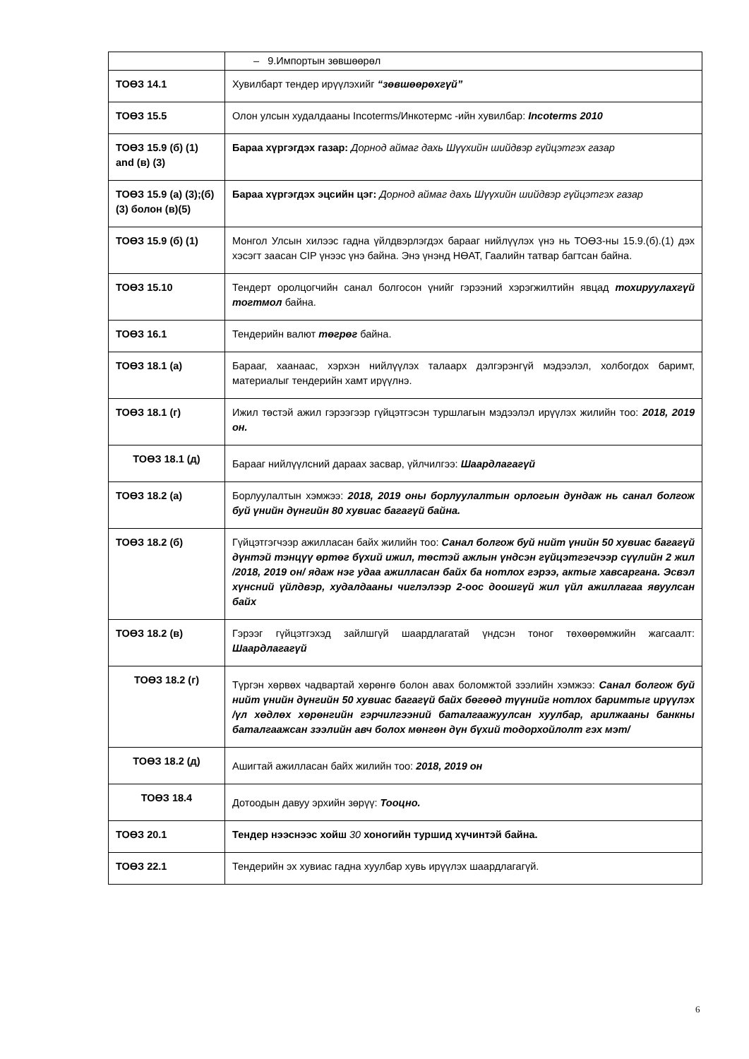| | – 9.Импортын зөвшөөрөл |
| ТОӨЗ 14.1 | Хувилбарт тендер ирүүлэхийг “зөвшөөрөхгүй” |
| ТОӨЗ 15.5 | Олон улсын худалдааны Incoterms/Инкотермс -ийн хувилбар: Incoterms 2010 |
| ТОӨЗ 15.9 (б) (1) and (в) (3) | Бараа хүргэгдэх газар: Дорнод аймаг дахь Шүүхийн шийдвэр гүйцэтгэх газар |
| ТОӨЗ 15.9 (а) (3);(б)(3) болон (в)(5) | Бараа хүргэгдэх эцсийн цэг: Дорнод аймаг дахь Шүүхийн шийдвэр гүйцэтгэх газар |
| ТОӨЗ 15.9 (б) (1) | Монгол Улсын хилээс гадна үйлдвэрлэгдэх барааг нийлүүлэх үнэ нь ТОӨЗ-ны 15.9.(б).(1) дэх хэсэгт заасан CIP үнээс үнэ байна. Энэ үнэнд НӨАТ, Гаалийн татвар багтсан байна. |
| ТОӨЗ 15.10 | Тендерт оролцогчийн санал болгосон үнийг гэрээний хэрэгжилтийн явцад тохируулахгүй тогтмол байна. |
| ТОӨЗ 16.1 | Тендерийн валют төгрөг байна. |
| ТОӨЗ 18.1 (а) | Барааг, хаанаас, хэрхэн нийлүүлэх талаарх дэлгэрэнгүй мэдээлэл, холбогдох баримт, материалыг тендерийн хамт ирүүлнэ. |
| ТОӨЗ 18.1 (г) | Ижил төстэй ажил гэрээгээр гүйцэтгэсэн туршлагын мэдээлэл ирүүлэх жилийн тоо: 2018, 2019 он. |
| ТОӨЗ 18.1 (д) | Барааг нийлүүлсний дараах засвар, үйлчилгээ: Шаардлагагүй |
| ТОӨЗ 18.2 (а) | Борлуулалтын хэмжээ: 2018, 2019 оны борлуулалтын орлогын дундаж нь санал болгож буй үнийн дүнгийн 80 хувиас багагүй байна. |
| ТОӨЗ 18.2 (б) | Гүйцэтгэгчээр ажилласан байх жилийн тоо: Санал болгож буй нийт үнийн 50 хувиас багагүй дүнтэй тэнцүү өртөг бүхий ижил, төстэй ажлын үндсэн гүйцэтгэгчээр сүүлийн 2 жил /2018, 2019 он/ ядаж нэг удаа ажилласан байх ба нотлох гэрээ, актыг хавсаргана. Эсвэл хүнсний үйлдвэр, худалдааны чиглэлээр 2-оос доошгүй жил үйл ажиллагаа явуулсан байх |
| ТОӨЗ 18.2 (в) | Гэрээг гүйцэтгэхэд зайлшгүй шаардлагатай үндсэн тоног төхөөрөмжийн жагсаалт: Шаардлагагүй |
| ТОӨЗ 18.2 (г) | Түргэн хөрвөх чадвартай хөрөнгө болон авах боломжтой зээлийн хэмжээ: Санал болгож буй нийт үнийн дүнгийн 50 хувиас багагүй байх бөгөөд түүнийг нотлох баримтыг ирүүлэх /үл хөдлөх хөрөнгийн гэрчилгээний баталгаажуулсан хуулбар, арилжааны банкны баталгаажсан зээлийн авч болох мөнгөн дүн бүхий тодорхойлолт гэх мэт/ |
| ТОӨЗ 18.2 (д) | Ашигтай ажилласан байх жилийн тоо: 2018, 2019 он |
| ТОӨЗ 18.4 | Дотоодын давуу эрхийн зөрүү: Тооцно. |
| ТОӨЗ 20.1 | Тендер нээснээс хойш 30 хоногийн туршид хүчинтэй байна. |
| ТОӨЗ 22.1 | Тендерийн эх хувиас гадна хуулбар хувь ирүүлэх шаардлагагүй. |
6